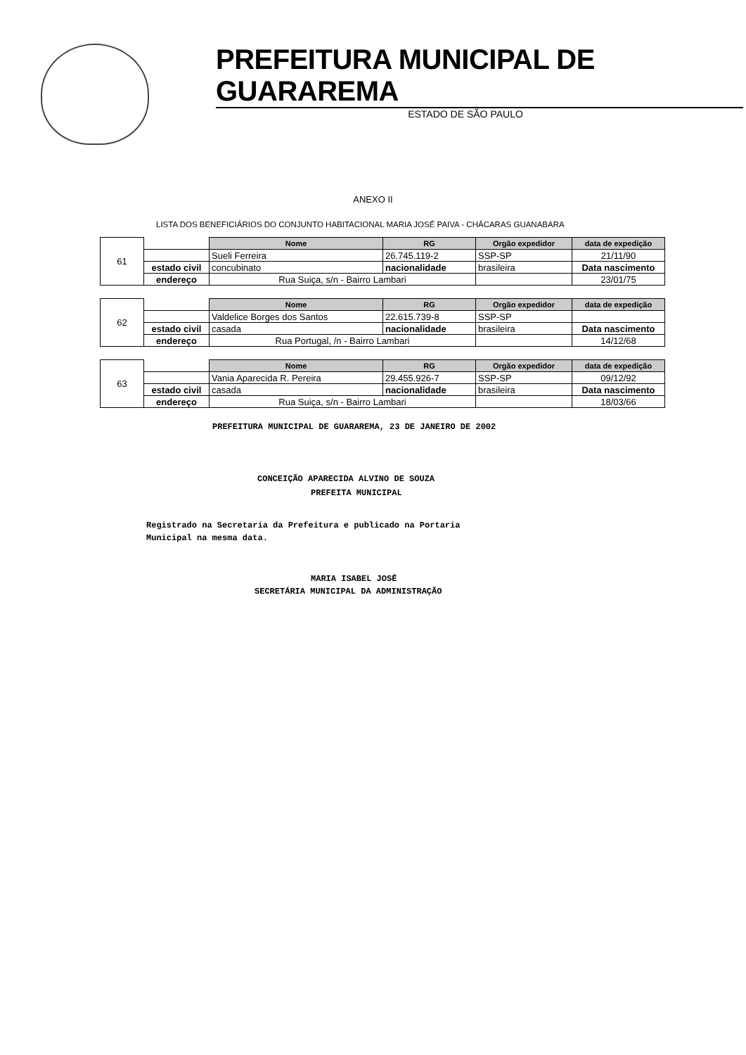PREFEITURA MUNICIPAL DE GUARAREMA
ESTADO DE SÃO PAULO
ANEXO II
LISTA DOS BENEFICIÁRIOS DO CONJUNTO HABITACIONAL MARIA JOSÉ PAIVA - CHÁCARAS GUANABARA
| 61 | | Nome | RG | Orgão expedidor | data de expedição |
| | | Sueli Ferreira | 26.745.119-2 | SSP-SP | 21/11/90 |
| | estado civil | concubinato | nacionalidade | brasileira | Data nascimento |
| | endereço | Rua Suiça, s/n - Bairro Lambari | | | 23/01/75 |
| 62 | | Nome | RG | Orgão expedidor | data de expedição |
| | | Valdelice Borges dos Santos | 22.615.739-8 | SSP-SP | |
| | estado civil | casada | nacionalidade | brasileira | Data nascimento |
| | endereço | Rua Portugal, /n - Bairro Lambari | | | 14/12/68 |
| 63 | | Nome | RG | Orgão expedidor | data de expedição |
| | | Vania Aparecida R. Pereira | 29.455.926-7 | SSP-SP | 09/12/92 |
| | estado civil | casada | nacionalidade | brasileira | Data nascimento |
| | endereço | Rua Suiça, s/n - Bairro Lambari | | | 18/03/66 |
PREFEITURA MUNICIPAL DE GUARAREMA, 23 DE JANEIRO DE 2002
CONCEIÇÃO APARECIDA ALVINO DE SOUZA
PREFEITA MUNICIPAL
Registrado na Secretaria da Prefeitura e publicado na Portaria
Municipal na mesma data.
MARIA ISABEL JOSÉ
SECRETÁRIA MUNICIPAL DA ADMINISTRAÇÃO